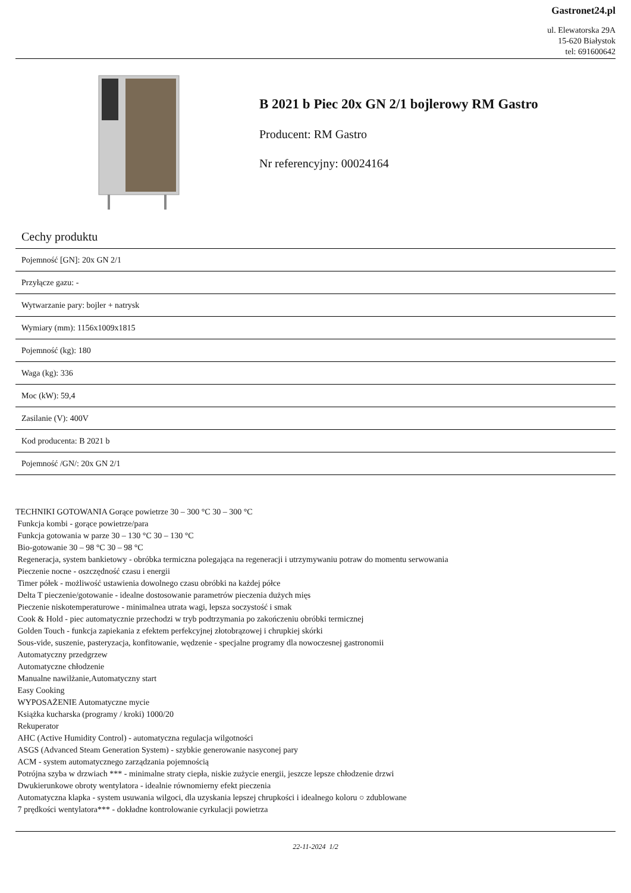Gastronet24.pl
ul. Elewatorska 29A
15-620 Białystok
tel: 691600642
B 2021 b Piec 20x GN 2/1 bojlerowy RM Gastro
Producent: RM Gastro
Nr referencyjny: 00024164
Cechy produktu
| Pojemność [GN]: 20x GN 2/1 |
| Przyłącze gazu: - |
| Wytwarzanie pary: bojler + natrysk |
| Wymiary (mm): 1156x1009x1815 |
| Pojemność (kg): 180 |
| Waga (kg): 336 |
| Moc (kW): 59,4 |
| Zasilanie (V): 400V |
| Kod producenta: B 2021 b |
| Pojemność /GN/: 20x GN 2/1 |
TECHNIKI GOTOWANIA Gorące powietrze 30 – 300 °C 30 – 300 °C
Funkcja kombi - gorące powietrze/para
Funkcja gotowania w parze 30 – 130 °C 30 – 130 °C
Bio-gotowanie 30 – 98 °C 30 – 98 °C
Regeneracja, system bankietowy - obróbka termiczna polegająca na regeneracji i utrzymywaniu potraw do momentu serwowania
Pieczenie nocne - oszczędność czasu i energii
Timer półek - możliwość ustawienia dowolnego czasu obróbki na każdej półce
Delta T pieczenie/gotowanie - idealne dostosowanie parametrów pieczenia dużych mięs
Pieczenie niskotemperaturowe - minimalnea utrata wagi, lepsza soczystość i smak
Cook & Hold - piec automatycznie przechodzi w tryb podtrzymania po zakończeniu obróbki termicznej
Golden Touch - funkcja zapiekania z efektem perfekcyjnej złotobrązowej i chrupkiej skórki
Sous-vide, suszenie, pasteryzacja, konfitowanie, wędzenie - specjalne programy dla nowoczesnej gastronomii
Automatyczny przedgrzew
Automatyczne chłodzenie
Manualne nawilżanie,Automatyczny start
Easy Cooking
WYPOSAŻENIE Automatyczne mycie
Książka kucharska (programy / kroki) 1000/20
Rekuperator
AHC (Active Humidity Control) - automatyczna regulacja wilgotności
ASGS (Advanced Steam Generation System) - szybkie generowanie nasyconej pary
ACM - system automatycznego zarządzania pojemnością
Potrójna szyba w drzwiach *** - minimalne straty ciepła, niskie zużycie energii, jeszcze lepsze chłodzenie drzwi
Dwukierunkowe obroty wentylatora - idealnie równomierny efekt pieczenia
Automatyczna klapka - system usuwania wilgoci, dla uzyskania lepszej chrupkości i idealnego koloru ○ zdublowane
7 prędkości wentylatora*** - dokładne kontrolowanie cyrkulacji powietrza
22-11-2024 1/2